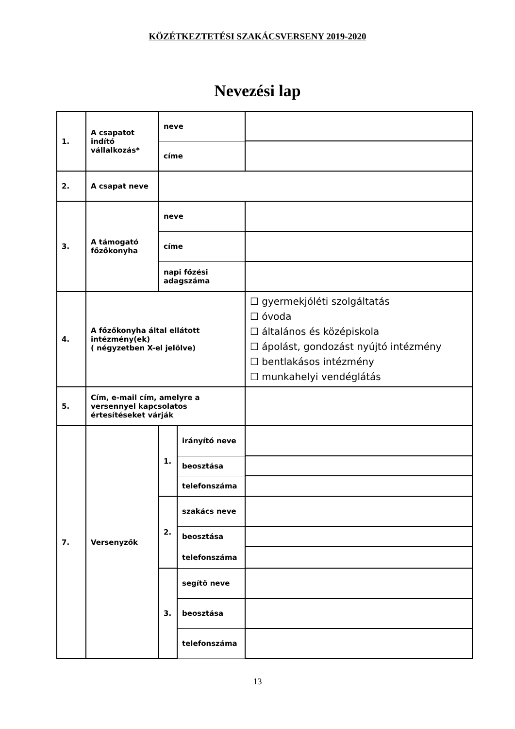KÖZÉTKEZTETÉSI SZAKÁCSVERSENY 2019-2020
Nevezési lap
| 1. | A csapatot indító vállalkozás* | neve | | |
| | | címe | | |
| 2. | A csapat neve | | | |
| 3. | A támogató főzőkonyha | neve | | |
| | | címe | | |
| | | napi főzési adagszáma | | |
| 4. | A főzőkonyha által ellátott intézmény(ek) ( négyzetben X-el jelölve) | | | ☐ gyermekjóléti szolgáltatás ☐ óvoda ☐ általános és középiskola ☐ ápolást, gondozást nyújtó intézmény ☐ bentlakásos intézmény ☐ munkahelyi vendéglátás |
| 5. | Cím, e-mail cím, amelyre a versennyel kapcsolatos értesítéseket várják | | | |
| 7. | Versenyzők | 1. | irányító neve | |
| | | | beosztása | |
| | | | telefonszáma | |
| | | 2. | szakács neve | |
| | | | beosztása | |
| | | | telefonszáma | |
| | | 3. | segítő neve | |
| | | | beosztása | |
| | | | telefonszáma | |
13